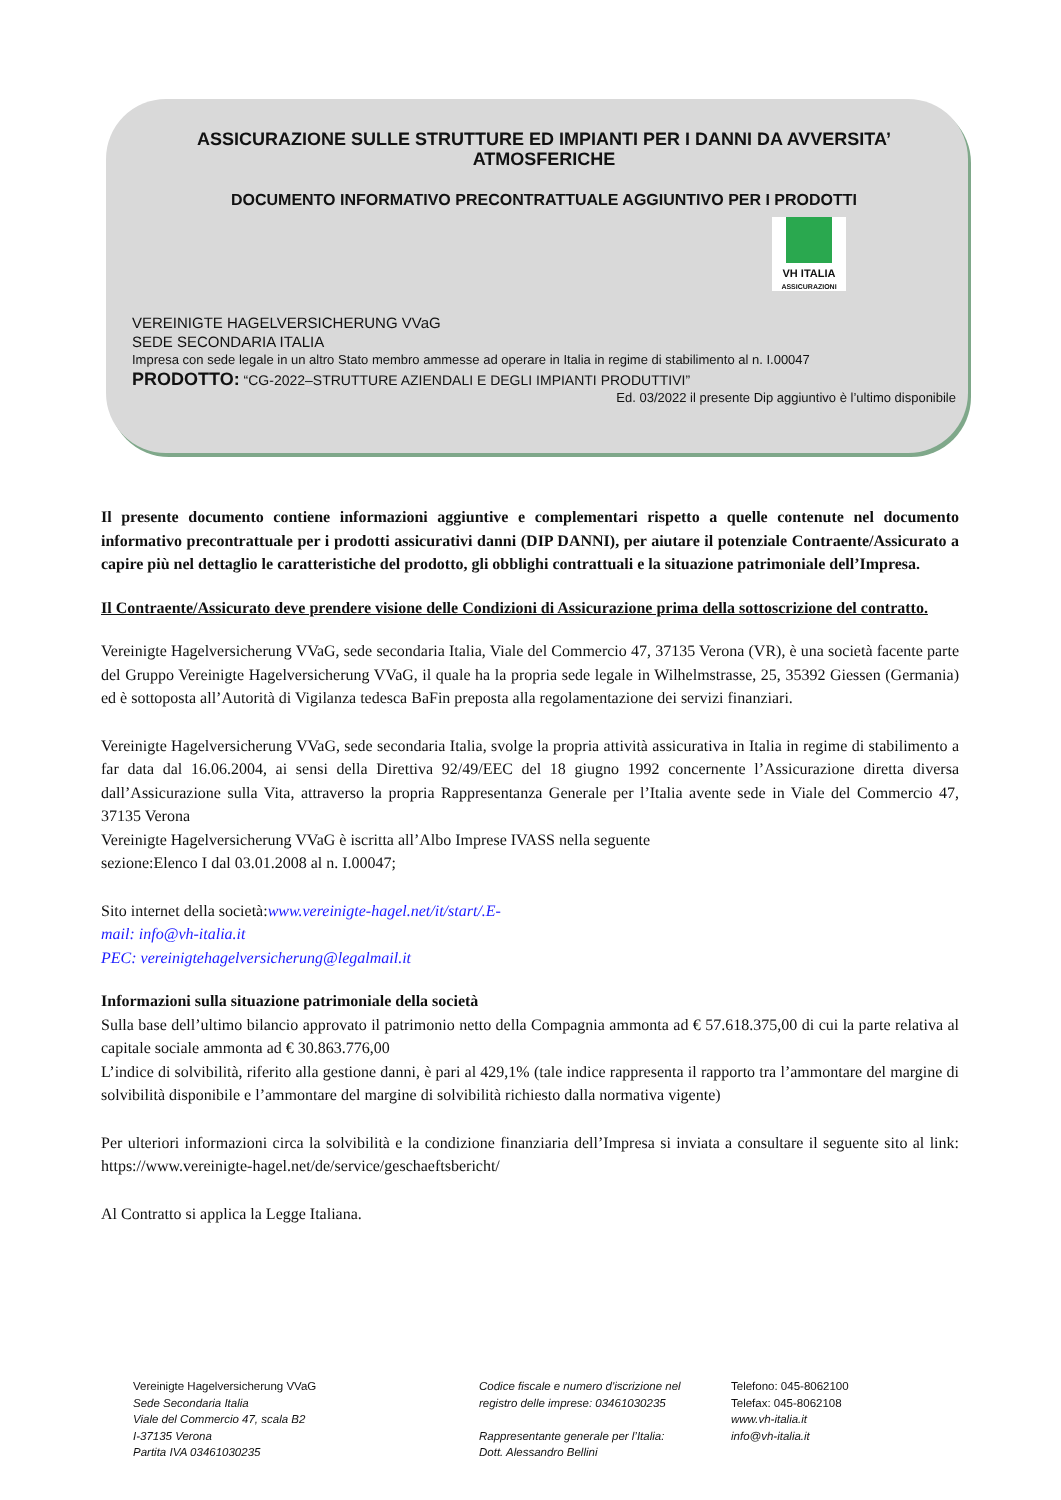ASSICURAZIONE SULLE STRUTTURE ED IMPIANTI PER I DANNI DA AVVERSITA’ ATMOSFERICHE
DOCUMENTO INFORMATIVO PRECONTRATTUALE AGGIUNTIVO PER I PRODOTTI
VH ITALIA
ASSICURAZIONI
VEREINIGTE HAGELVERSICHERUNG VVaG
SEDE SECONDARIA ITALIA
Impresa con sede legale in un altro Stato membro ammesse ad operare in Italia in regime di stabilimento al n. I.00047
PRODOTTO: “CG-2022–STRUTTURE AZIENDALI E DEGLI IMPIANTI PRODUTTIVI”
Ed. 03/2022 il presente Dip aggiuntivo è l’ultimo disponibile
Il presente documento contiene informazioni aggiuntive e complementari rispetto a quelle contenute nel documento informativo precontrattuale per i prodotti assicurativi danni (DIP DANNI), per aiutare il potenziale Contraente/Assicurato a capire più nel dettaglio le caratteristiche del prodotto, gli obblighi contrattuali e la situazione patrimoniale dell’Impresa.
Il Contraente/Assicurato deve prendere visione delle Condizioni di Assicurazione prima della sottoscrizione del contratto.
Vereinigte Hagelversicherung VVaG, sede secondaria Italia, Viale del Commercio 47, 37135 Verona (VR), è una società facente parte del Gruppo Vereinigte Hagelversicherung VVaG, il quale ha la propria sede legale in Wilhelmstrasse, 25, 35392 Giessen (Germania) ed è sottoposta all’Autorità di Vigilanza tedesca BaFin preposta alla regolamentazione dei servizi finanziari.
Vereinigte Hagelversicherung VVaG, sede secondaria Italia, svolge la propria attività assicurativa in Italia in regime di stabilimento a far data dal 16.06.2004, ai sensi della Direttiva 92/49/EEC del 18 giugno 1992 concernente l’Assicurazione diretta diversa dall’Assicurazione sulla Vita, attraverso la propria Rappresentanza Generale per l’Italia avente sede in Viale del Commercio 47, 37135 Verona
Vereinigte Hagelversicherung VVaG è iscritta all’Albo Imprese IVASS nella seguente
sezione:Elenco I dal 03.01.2008 al n. I.00047;
Sito internet della società:www.vereinigte-hagel.net/it/start/.E-
mail: info@vh-italia.it
PEC: vereinigtehagelversicherung@legalmail.it
Informazioni sulla situazione patrimoniale della società
Sulla base dell’ultimo bilancio approvato il patrimonio netto della Compagnia ammonta ad € 57.618.375,00 di cui la parte relativa al capitale sociale ammonta ad € 30.863.776,00
L’indice di solvibilità, riferito alla gestione danni, è pari al 429,1% (tale indice rappresenta il rapporto tra l’ammontare del margine di solvibilità disponibile e l’ammontare del margine di solvibilità richiesto dalla normativa vigente)
Per ulteriori informazioni circa la solvibilità e la condizione finanziaria dell’Impresa si inviata a consultare il seguente sito al link: https://www.vereinigte-hagel.net/de/service/geschaeftsbericht/
Al Contratto si applica la Legge Italiana.
Vereinigte Hagelversicherung VVaG
Sede Secondaria Italia
Viale del Commercio 47, scala B2
I-37135 Verona
Partita IVA 03461030235
Codice fiscale e numero d'iscrizione nel
registro delle imprese: 03461030235
Rappresentante generale per l’Italia:
Dott. Alessandro Bellini
Telefono: 045-8062100
Telefax: 045-8062108
www.vh-italia.it
info@vh-italia.it